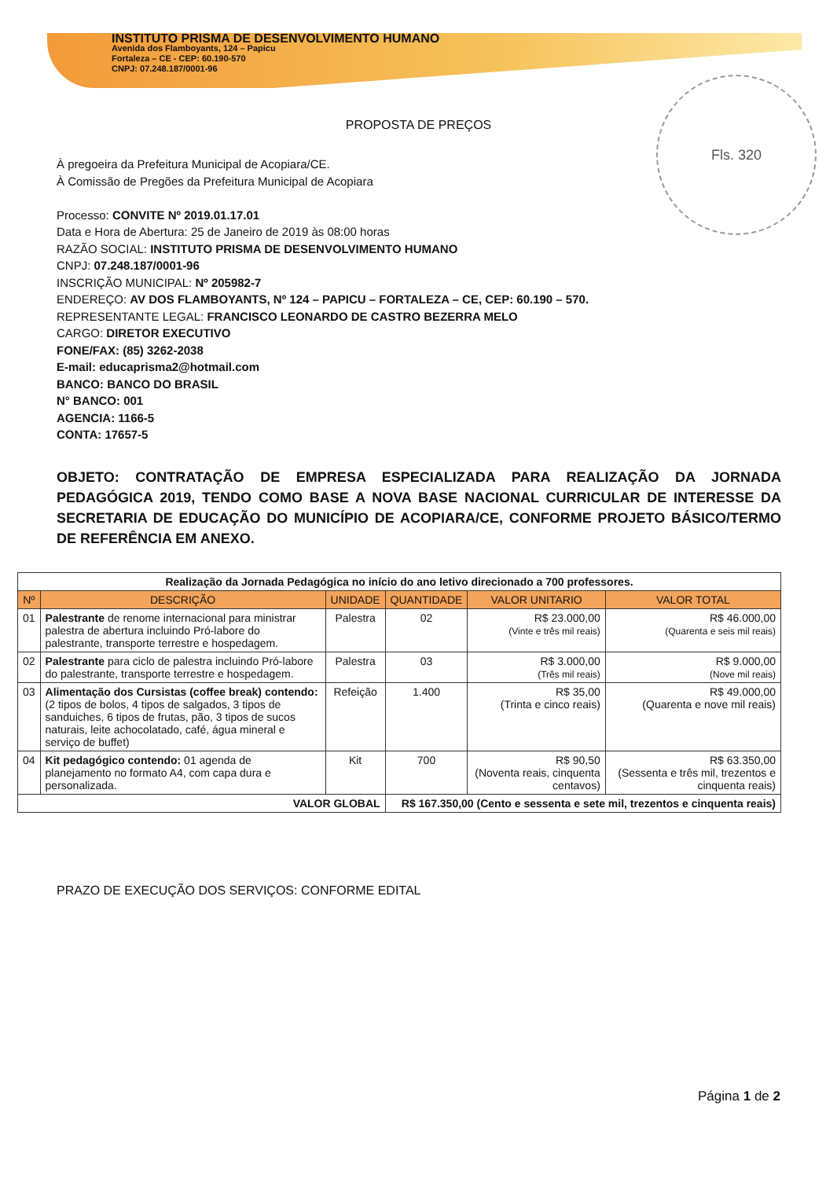INSTITUTO PRISMA DE DESENVOLVIMENTO HUMANO
Avenida dos Flamboyants, 124 – Papicu
Fortaleza – CE - CEP: 60.190-570
CNPJ: 07.248.187/0001-96
Fls. 320
PROPOSTA DE PREÇOS
À pregoeira da Prefeitura Municipal de Acopiara/CE.
À Comissão de Pregões da Prefeitura Municipal de Acopiara
Processo: CONVITE Nº 2019.01.17.01
Data e Hora de Abertura: 25 de Janeiro de 2019 às 08:00 horas
RAZÃO SOCIAL: INSTITUTO PRISMA DE DESENVOLVIMENTO HUMANO
CNPJ: 07.248.187/0001-96
INSCRIÇÃO MUNICIPAL: Nº 205982-7
ENDEREÇO: AV DOS FLAMBOYANTS, Nº 124 – PAPICU – FORTALEZA – CE, CEP: 60.190 – 570.
REPRESENTANTE LEGAL: FRANCISCO LEONARDO DE CASTRO BEZERRA MELO
CARGO: DIRETOR EXECUTIVO
FONE/FAX: (85) 3262-2038
E-mail: educaprisma2@hotmail.com
BANCO: BANCO DO BRASIL
N° BANCO: 001
AGENCIA: 1166-5
CONTA: 17657-5
OBJETO: CONTRATAÇÃO DE EMPRESA ESPECIALIZADA PARA REALIZAÇÃO DA JORNADA PEDAGÓGICA 2019, TENDO COMO BASE A NOVA BASE NACIONAL CURRICULAR DE INTERESSE DA SECRETARIA DE EDUCAÇÃO DO MUNICÍPIO DE ACOPIARA/CE, CONFORME PROJETO BÁSICO/TERMO DE REFERÊNCIA EM ANEXO.
| Realização da Jornada Pedagógica no início do ano letivo direcionado a 700 professores. | | | | | |
| Nº | DESCRIÇÃO | UNIDADE | QUANTIDADE | VALOR UNITARIO | VALOR TOTAL |
| 01 | Palestrante de renome internacional para ministrar palestra de abertura incluindo Pró-labore do palestrante, transporte terrestre e hospedagem. | Palestra | 02 | R$ 23.000,00 (Vinte e três mil reais) | R$ 46.000,00 (Quarenta e seis mil reais) |
| 02 | Palestrante para ciclo de palestra incluindo Pró-labore do palestrante, transporte terrestre e hospedagem. | Palestra | 03 | R$ 3.000,00 (Três mil reais) | R$ 9.000,00 (Nove mil reais) |
| 03 | Alimentação dos Cursistas (coffee break) contendo: (2 tipos de bolos, 4 tipos de salgados, 3 tipos de sanduiches, 6 tipos de frutas, pão, 3 tipos de sucos naturais, leite achocolatado, café, água mineral e serviço de buffet) | Refeição | 1.400 | R$ 35,00 (Trinta e cinco reais) | R$ 49.000,00 (Quarenta e nove mil reais) |
| 04 | Kit pedagógico contendo: 01 agenda de planejamento no formato A4, com capa dura e personalizada. | Kit | 700 | R$ 90,50 (Noventa reais, cinquenta centavos) | R$ 63.350,00 (Sessenta e três mil, trezentos e cinquenta reais) |
| VALOR GLOBAL | | | R$ 167.350,00 (Cento e sessenta e sete mil, trezentos e cinquenta reais) | | |
PRAZO DE EXECUÇÃO DOS SERVIÇOS: CONFORME EDITAL
Página 1 de 2